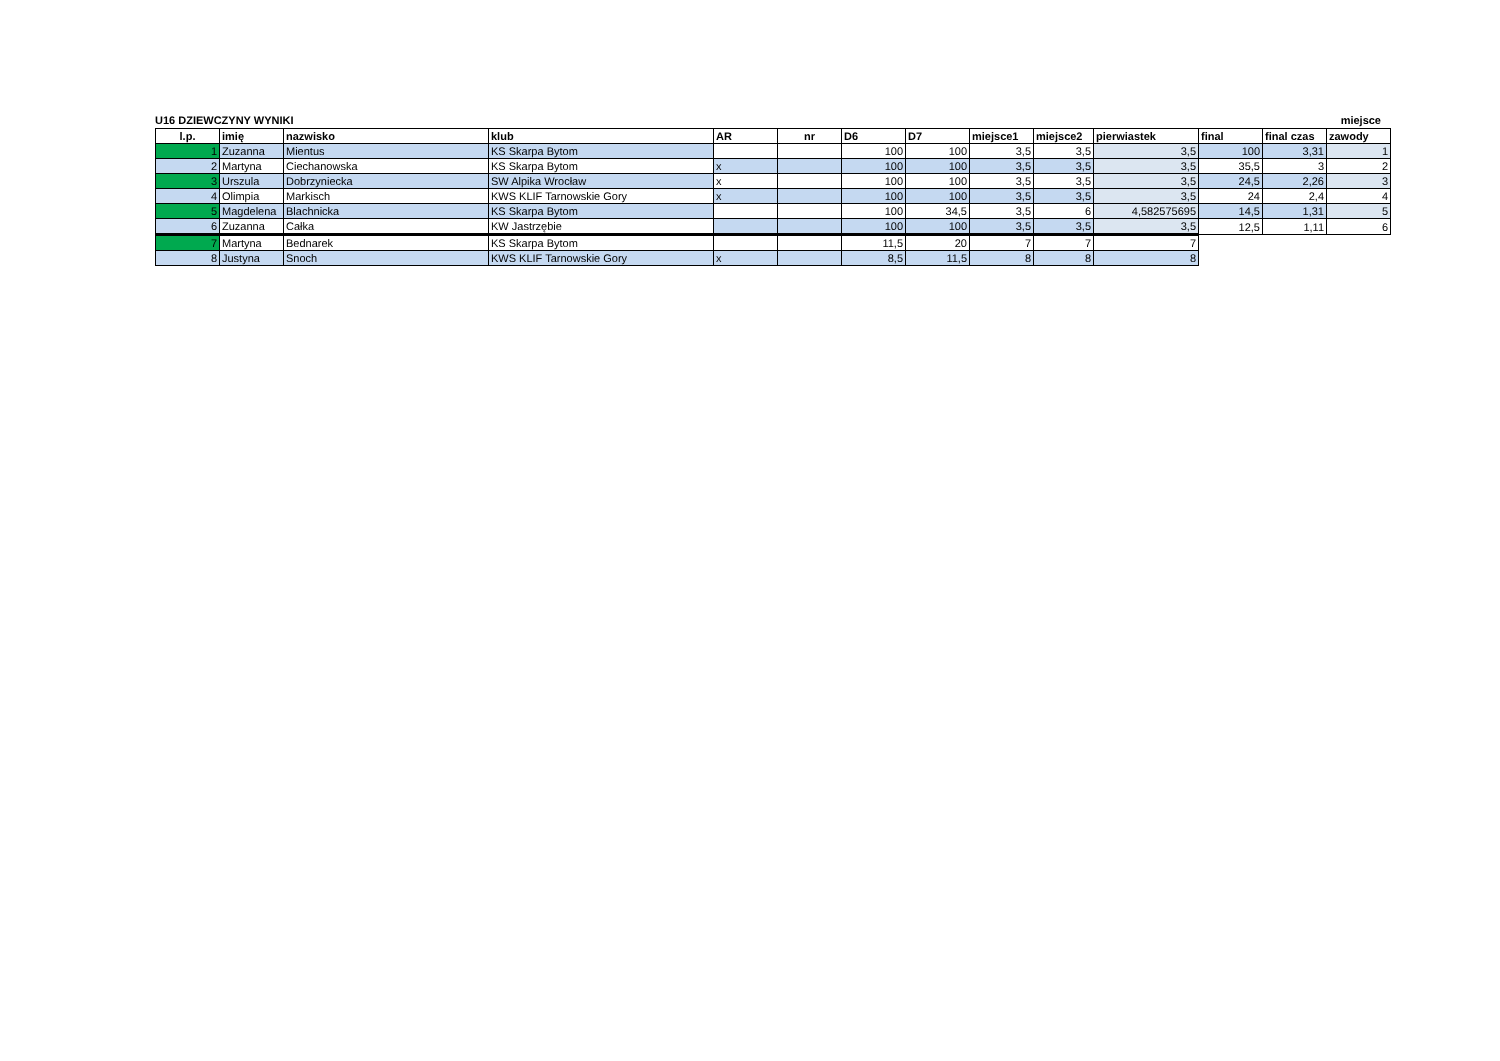U16 DZIEWCZYNY WYNIKI miejsce
| l.p. | imię | nazwisko | klub | AR | nr | D6 | D7 | miejsce1 | miejsce2 | pierwiastek | final | final czas | zawody |
| --- | --- | --- | --- | --- | --- | --- | --- | --- | --- | --- | --- | --- | --- |
| 1 | Zuzanna | Mientus | KS Skarpa Bytom | | | 100 | 100 | 3,5 | 3,5 | 3,5 | 100 | 3,31 | 1 |
| 2 | Martyna | Ciechanowska | KS Skarpa Bytom | x | | 100 | 100 | 3,5 | 3,5 | 3,5 | 35,5 | 3 | 2 |
| 3 | Urszula | Dobrzyniecka | SW Alpika Wrocław | x | | 100 | 100 | 3,5 | 3,5 | 3,5 | 24,5 | 2,26 | 3 |
| 4 | Olimpia | Markisch | KWS KLIF Tarnowskie Gory | x | | 100 | 100 | 3,5 | 3,5 | 3,5 | 24 | 2,4 | 4 |
| 5 | Magdelena | Blachnicka | KS Skarpa Bytom | | | 100 | 34,5 | 3,5 | 6 | 4,582575695 | 14,5 | 1,31 | 5 |
| 6 | Zuzanna | Całka | KW Jastrzębie | | | 100 | 100 | 3,5 | 3,5 | 3,5 | 12,5 | 1,11 | 6 |
| 7 | Martyna | Bednarek | KS Skarpa Bytom | | | 11,5 | 20 | 7 | 7 | 7 | | | |
| 8 | Justyna | Snoch | KWS KLIF Tarnowskie Gory | x | | 8,5 | 11,5 | 8 | 8 | 8 | | | |